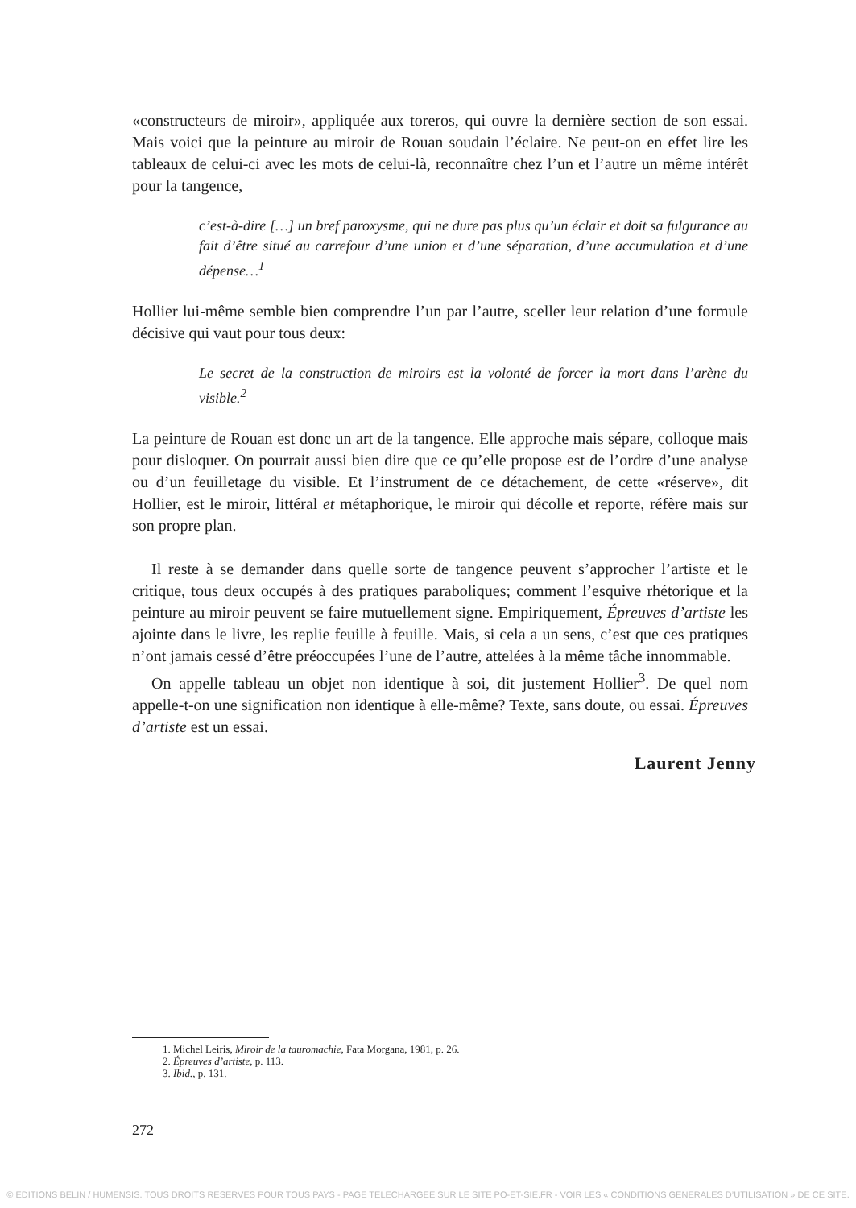«constructeurs de miroir», appliquée aux toreros, qui ouvre la dernière section de son essai. Mais voici que la peinture au miroir de Rouan soudain l’éclaire. Ne peut-on en effet lire les tableaux de celui-ci avec les mots de celui-là, reconnaître chez l’un et l’autre un même intérêt pour la tangence,
c’est-à-dire […] un bref paroxysme, qui ne dure pas plus qu’un éclair et doit sa fulgurance au fait d’être situé au carrefour d’une union et d’une séparation, d’une accumulation et d’une dépense…<sup>1</sup>
Hollier lui-même semble bien comprendre l’un par l’autre, sceller leur relation d’une formule décisive qui vaut pour tous deux:
Le secret de la construction de miroirs est la volonté de forcer la mort dans l’arène du visible.<sup>2</sup>
La peinture de Rouan est donc un art de la tangence. Elle approche mais sépare, colloque mais pour disloquer. On pourrait aussi bien dire que ce qu’elle propose est de l’ordre d’une analyse ou d’un feuilletage du visible. Et l’instrument de ce détachement, de cette «réserve», dit Hollier, est le miroir, littéral et métaphorique, le miroir qui décolle et reporte, réfère mais sur son propre plan.
Il reste à se demander dans quelle sorte de tangence peuvent s’approcher l’artiste et le critique, tous deux occupés à des pratiques paraboliques; comment l’esquive rhétorique et la peinture au miroir peuvent se faire mutuellement signe. Empiriquement, Épreuves d’artiste les ajointe dans le livre, les replie feuille à feuille. Mais, si cela a un sens, c’est que ces pratiques n’ont jamais cessé d’être préoccupées l’une de l’autre, attelées à la même tâche innommable.
On appelle tableau un objet non identique à soi, dit justement Hollier<sup>3</sup>. De quel nom appelle-t-on une signification non identique à elle-même? Texte, sans doute, ou essai. Épreuves d’artiste est un essai.
Laurent Jenny
1. Michel Leiris, Miroir de la tauromachie, Fata Morgana, 1981, p. 26.
2. Épreuves d’artiste, p. 113.
3. Ibid., p. 131.
272
© EDITIONS BELIN / HUMENSIS. TOUS DROITS RESERVES POUR TOUS PAYS - PAGE TELECHARGEE SUR LE SITE PO-ET-SIE.FR - VOIR LES « CONDITIONS GENERALES D’UTILISATION » DE CE SITE.